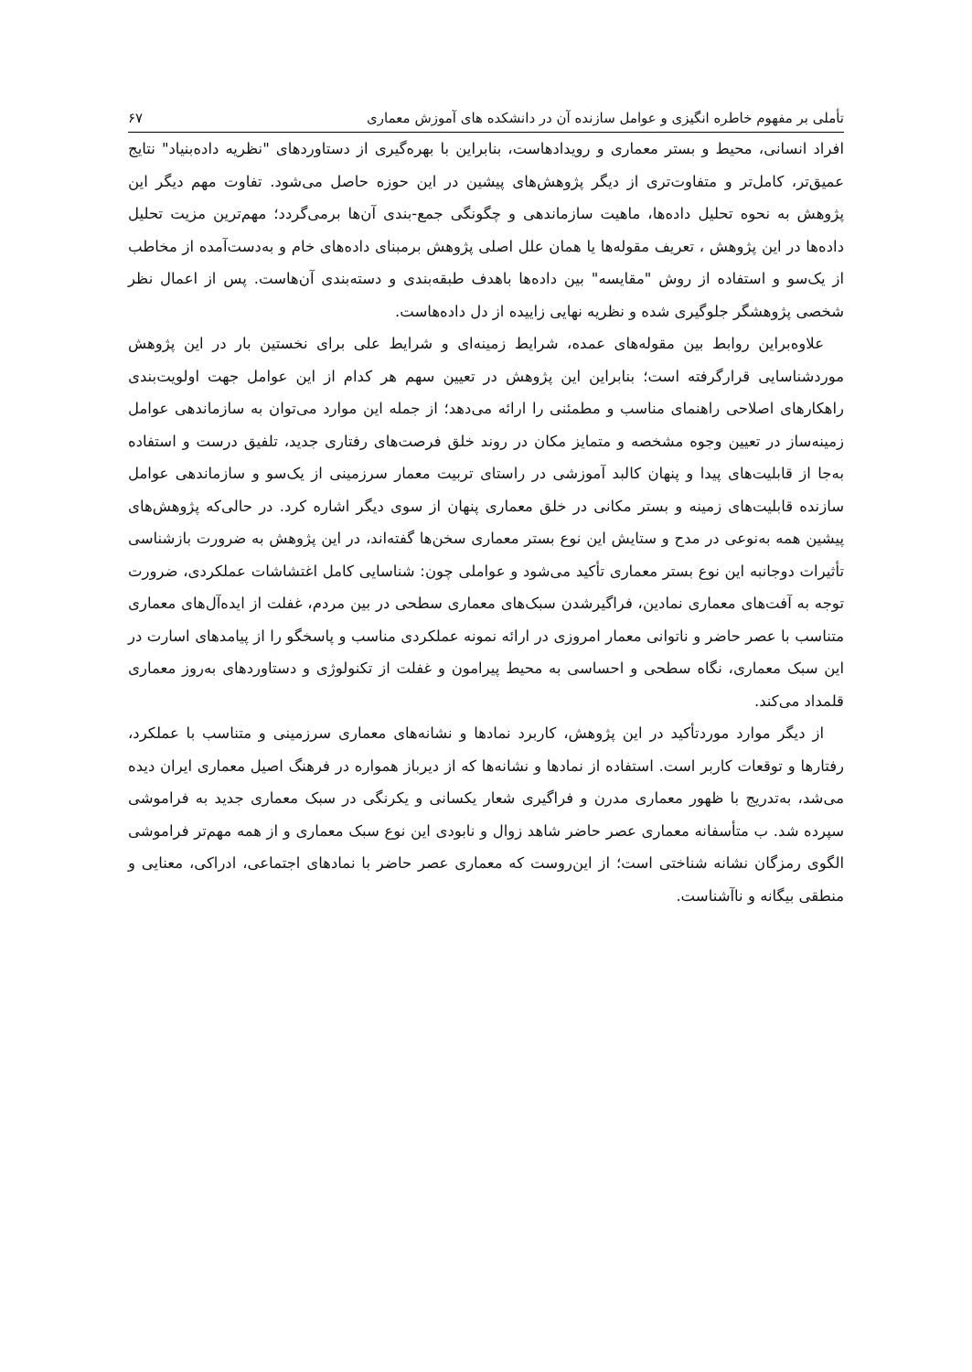تأملی بر مفهوم خاطره انگیزی و عوامل سازنده آن در دانشکده های آموزش معماری ۶۷
افراد انسانی، محیط و بستر معماری و رویدادهاست، بنابراین با بهره‌گیری از دستاوردهای "نظریه داده‌بنیاد" نتایج عمیق‌تر، کامل‌تر و متفاوت‌تری از دیگر پژوهش‌های پیشین در این حوزه حاصل می‌شود. تفاوت مهم دیگر این پژوهش به نحوه تحلیل داده‌ها، ماهیت سازماندهی و چگونگی جمع-بندی آن‌ها برمی‌گردد؛ مهم‌ترین مزیت تحلیل داده‌ها در این پژوهش ، تعریف مقوله‌ها یا همان علل اصلی پژوهش برمبنای داده‌های خام و به‌دست‌آمده از مخاطب از یک‌سو و استفاده از روش "مقایسه" بین داده‌ها باهدف طبقه‌بندی و دسته‌بندی آن‌هاست. پس از اعمال نظر شخصی پژوهشگر جلوگیری شده و نظریه نهایی زاییده از دل داده‌هاست.
علاوه‌براین روابط بین مقوله‌های عمده، شرایط زمینه‌ای و شرایط علی برای نخستین بار در این پژوهش موردشناسایی قرارگرفته است؛ بنابراین این پژوهش در تعیین سهم هر کدام از این عوامل جهت اولویت‌بندی راهکارهای اصلاحی راهنمای مناسب و مطمئنی را ارائه می‌دهد؛ از جمله این موارد می‌توان به سازماندهی عوامل زمینه‌ساز در تعیین وجوه مشخصه و متمایز مکان در روند خلق فرصت‌های رفتاری جدید، تلفیق درست و استفاده به‌جا از قابلیت‌های پیدا و پنهان کالبد آموزشی در راستای تربیت معمار سرزمینی از یک‌سو و سازماندهی عوامل سازنده قابلیت‌های زمینه و بستر مکانی در خلق معماری پنهان از سوی دیگر اشاره کرد. در حالی‌که پژوهش‌های پیشین همه به‌نوعی در مدح و ستایش این نوع بستر معماری سخن‌ها گفته‌اند، در این پژوهش به ضرورت بازشناسی تأثیرات دوجانبه این نوع بستر معماری تأکید می‌شود و عواملی چون: شناسایی کامل اغتشاشات عملکردی، ضرورت توجه به آفت‌های معماری نمادین، فراگیرشدن سبک‌های معماری سطحی در بین مردم، غفلت از ایده‌آل‌های معماری متناسب با عصر حاضر و ناتوانی معمار امروزی در ارائه نمونه عملکردی مناسب و پاسخگو را از پیامدهای اسارت در این سبک معماری، نگاه سطحی و احساسی به محیط پیرامون و غفلت از تکنولوژی و دستاوردهای به‌روز معماری قلمداد می‌کند.
از دیگر موارد موردتأکید در این پژوهش، کاربرد نمادها و نشانه‌های معماری سرزمینی و متناسب با عملکرد، رفتارها و توقعات کاربر است. استفاده از نمادها و نشانه‌ها که از دیرباز همواره در فرهنگ اصیل معماری ایران دیده می‌شد، به‌تدریج با ظهور معماری مدرن و فراگیری شعار یکسانی و یکرنگی در سبک معماری جدید به فراموشی سپرده شد. ب متأسفانه معماری عصر حاضر شاهد زوال و نابودی این نوع سبک معماری و از همه مهم‌تر فراموشی الگوی رمزگان نشانه شناختی است؛ از این‌روست که معماری عصر حاضر با نمادهای اجتماعی، ادراکی، معنایی و منطقی بیگانه و ناآشناست.